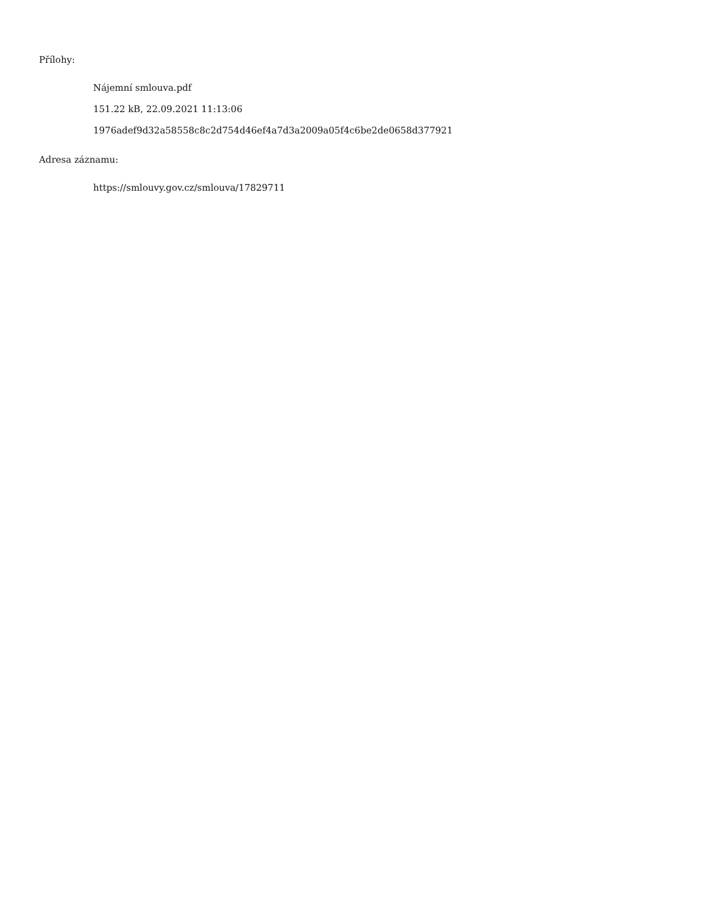Přílohy:
Nájemní smlouva.pdf
151.22 kB, 22.09.2021 11:13:06
1976adef9d32a58558c8c2d754d46ef4a7d3a2009a05f4c6be2de0658d377921
Adresa záznamu:
https://smlouvy.gov.cz/smlouva/17829711